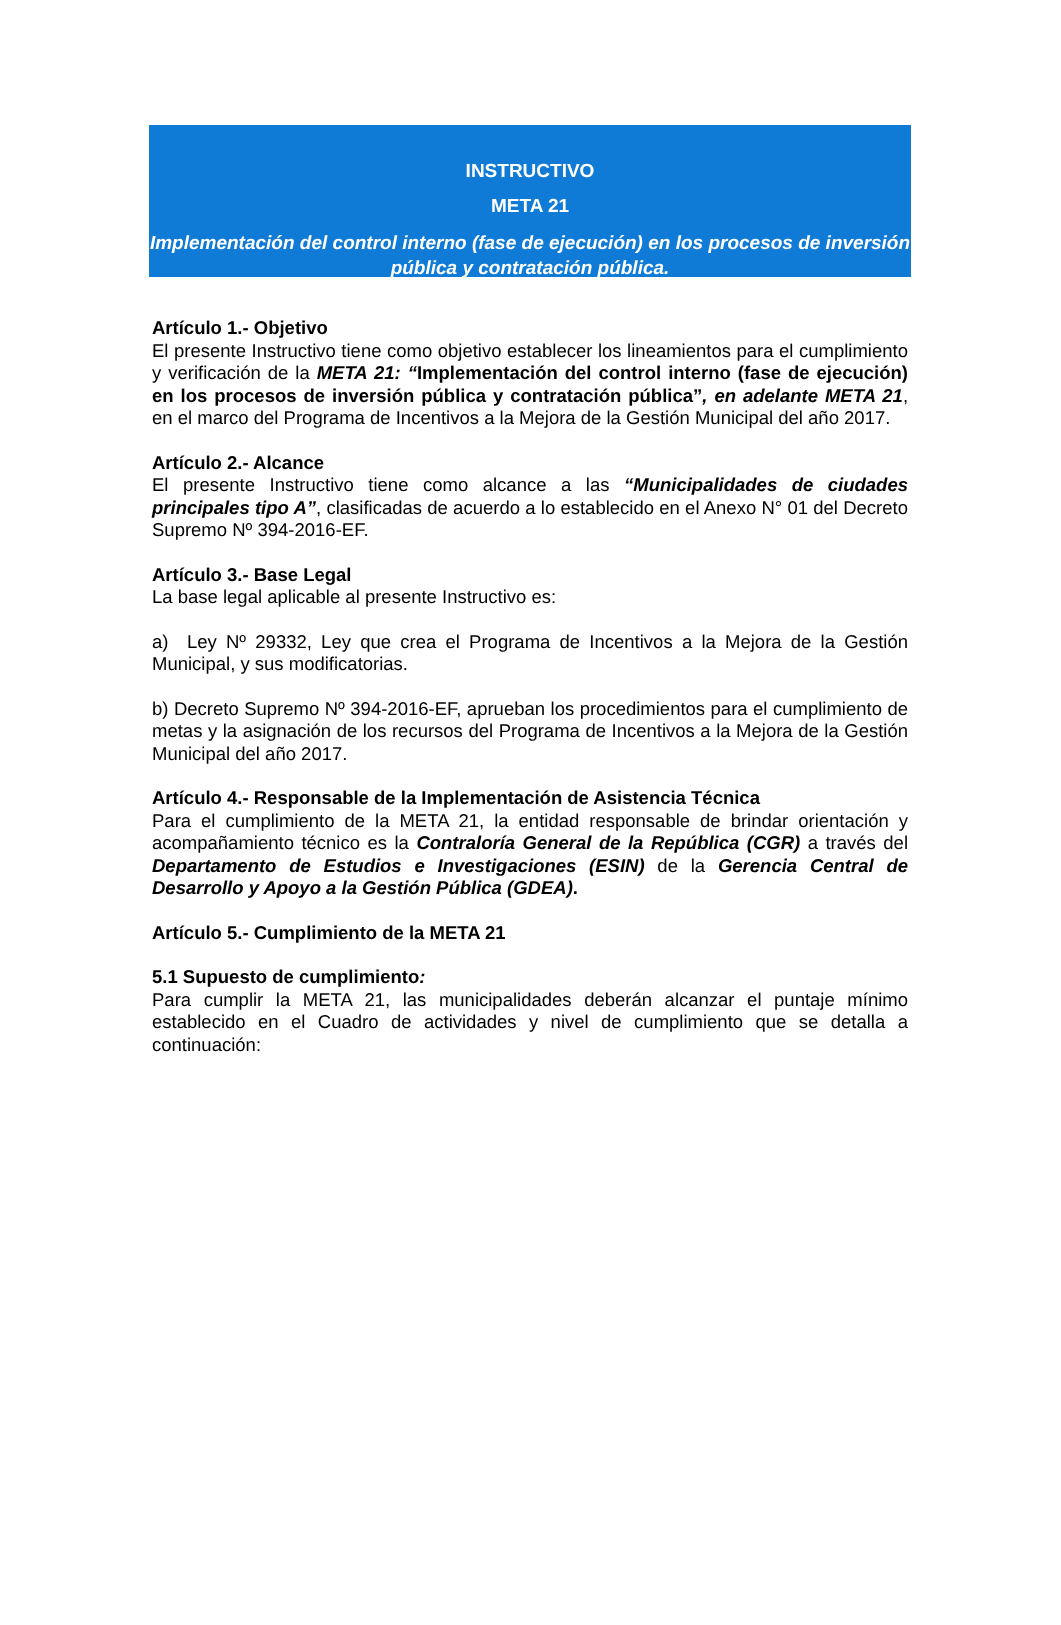INSTRUCTIVO
META 21
Implementación del control interno (fase de ejecución) en los procesos de inversión pública y contratación pública.
Artículo 1.- Objetivo
El presente Instructivo tiene como objetivo establecer los lineamientos para el cumplimiento y verificación de la META 21: “Implementación del control interno (fase de ejecución) en los procesos de inversión pública y contratación pública”, en adelante META 21, en el marco del Programa de Incentivos a la Mejora de la Gestión Municipal del año 2017.
Artículo 2.- Alcance
El presente Instructivo tiene como alcance a las “Municipalidades de ciudades principales tipo A”, clasificadas de acuerdo a lo establecido en el Anexo N° 01 del Decreto Supremo Nº 394-2016-EF.
Artículo 3.- Base Legal
La base legal aplicable al presente Instructivo es:
a) Ley Nº 29332, Ley que crea el Programa de Incentivos a la Mejora de la Gestión Municipal, y sus modificatorias.
b) Decreto Supremo Nº 394-2016-EF, aprueban los procedimientos para el cumplimiento de metas y la asignación de los recursos del Programa de Incentivos a la Mejora de la Gestión Municipal del año 2017.
Artículo 4.- Responsable de la Implementación de Asistencia Técnica
Para el cumplimiento de la META 21, la entidad responsable de brindar orientación y acompañamiento técnico es la Contraloría General de la República (CGR) a través del Departamento de Estudios e Investigaciones (ESIN) de la Gerencia Central de Desarrollo y Apoyo a la Gestión Pública (GDEA).
Artículo 5.- Cumplimiento de la META 21
5.1 Supuesto de cumplimiento:
Para cumplir la META 21, las municipalidades deberán alcanzar el puntaje mínimo establecido en el Cuadro de actividades y nivel de cumplimiento que se detalla a continuación: